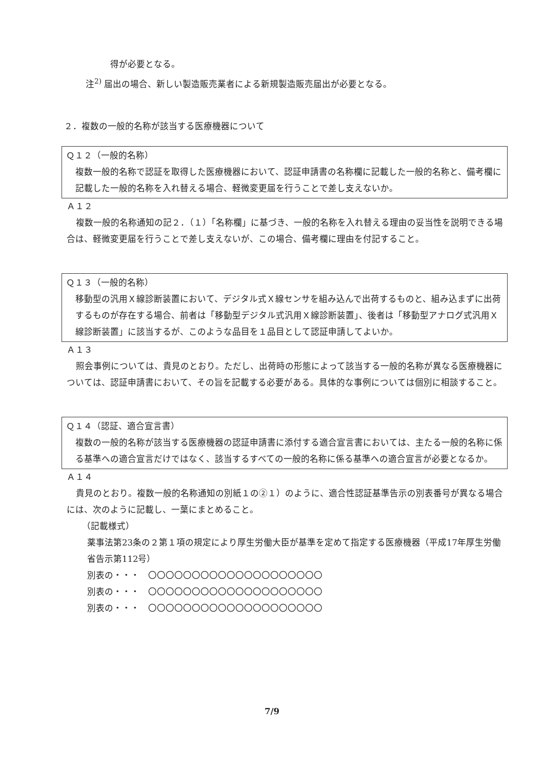得が必要となる。
注<sup>2)</sup> 届出の場合、新しい製造販売業者による新規製造販売届出が必要となる。
２．複数の一般的名称が該当する医療機器について
Ｑ１２（一般的名称）
複数一般的名称で認証を取得した医療機器において、認証申請書の名称欄に記載した一般的名称と、備考欄に記載した一般的名称を入れ替える場合、軽微変更届を行うことで差し支えないか。
Ａ１２
複数一般的名称通知の記２．（１）「名称欄」に基づき、一般的名称を入れ替える理由の妥当性を説明できる場合は、軽微変更届を行うことで差し支えないが、この場合、備考欄に理由を付記すること。
Ｑ１３（一般的名称）
移動型の汎用Ｘ線診断装置において、デジタル式Ｘ線センサを組み込んで出荷するものと、組み込まずに出荷するものが存在する場合、前者は「移動型デジタル式汎用Ｘ線診断装置」、後者は「移動型アナログ式汎用Ｘ線診断装置」に該当するが、このような品目を１品目として認証申請してよいか。
Ａ１３
照会事例については、貴見のとおり。ただし、出荷時の形態によって該当する一般的名称が異なる医療機器については、認証申請書において、その旨を記載する必要がある。具体的な事例については個別に相談すること。
Ｑ１４（認証、適合宣言書）
複数の一般的名称が該当する医療機器の認証申請書に添付する適合宣言書においては、主たる一般的名称に係る基準への適合宣言だけではなく、該当するすべての一般的名称に係る基準への適合宣言が必要となるか。
Ａ１４
貴見のとおり。複数一般的名称通知の別紙１の②１）のように、適合性認証基準告示の別表番号が異なる場合には、次のように記載し、一葉にまとめること。
（記載様式）
薬事法第23条の２第１項の規定により厚生労働大臣が基準を定めて指定する医療機器（平成17年厚生労働省告示第112号）
別表の・・・　〇〇〇〇〇〇〇〇〇〇〇〇〇〇〇〇〇〇〇〇
別表の・・・　〇〇〇〇〇〇〇〇〇〇〇〇〇〇〇〇〇〇〇〇
別表の・・・　〇〇〇〇〇〇〇〇〇〇〇〇〇〇〇〇〇〇〇〇
7/9